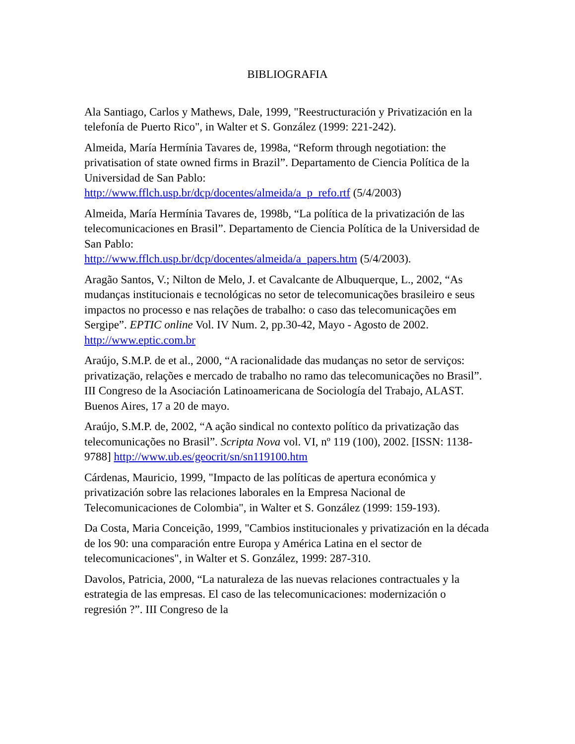BIBLIOGRAFIA
Ala Santiago, Carlos y Mathews, Dale, 1999, "Reestructuración y Privatización en la telefonía de Puerto Rico", in Walter et S. González (1999: 221-242).
Almeida, María Hermínia Tavares de, 1998a, “Reform through negotiation: the privatisation of state owned firms in Brazil”. Departamento de Ciencia Política de la Universidad de San Pablo:
http://www.fflch.usp.br/dcp/docentes/almeida/a_p_refo.rtf (5/4/2003)
Almeida, María Hermínia Tavares de, 1998b, “La política de la privatización de las telecomunicaciones en Brasil”. Departamento de Ciencia Política de la Universidad de San Pablo:
http://www.fflch.usp.br/dcp/docentes/almeida/a_papers.htm (5/4/2003).
Aragão Santos, V.; Nilton de Melo, J. et Cavalcante de Albuquerque, L., 2002, “As mudanças institucionais e tecnológicas no setor de telecomunicações brasileiro e seus impactos no processo e nas relações de trabalho: o caso das telecomunicações em Sergipe”. EPTIC online Vol. IV Num. 2, pp.30-42, Mayo - Agosto de 2002. http://www.eptic.com.br
Araújo, S.M.P. de et al., 2000, “A racionalidade das mudanças no setor de serviços: privatizaçäo, relações e mercado de trabalho no ramo das telecomunicações no Brasil”. III Congreso de la Asociación Latinoamericana de Sociología del Trabajo, ALAST. Buenos Aires, 17 a 20 de mayo.
Araújo, S.M.P. de, 2002, “A ação sindical no contexto político da privatização das telecomunicações no Brasil”. Scripta Nova vol. VI, nº 119 (100), 2002. [ISSN: 1138-9788] http://www.ub.es/geocrit/sn/sn119100.htm
Cárdenas, Mauricio, 1999, "Impacto de las políticas de apertura económica y privatización sobre las relaciones laborales en la Empresa Nacional de Telecomunicaciones de Colombia", in Walter et S. González (1999: 159-193).
Da Costa, Maria Conceição, 1999, "Cambios institucionales y privatización en la década de los 90: una comparación entre Europa y América Latina en el sector de telecomunicaciones", in Walter et S. González, 1999: 287-310.
Davolos, Patricia, 2000, “La naturaleza de las nuevas relaciones contractuales y la estrategia de las empresas. El caso de las telecomunicaciones: modernización o regresión ?”. III Congreso de la